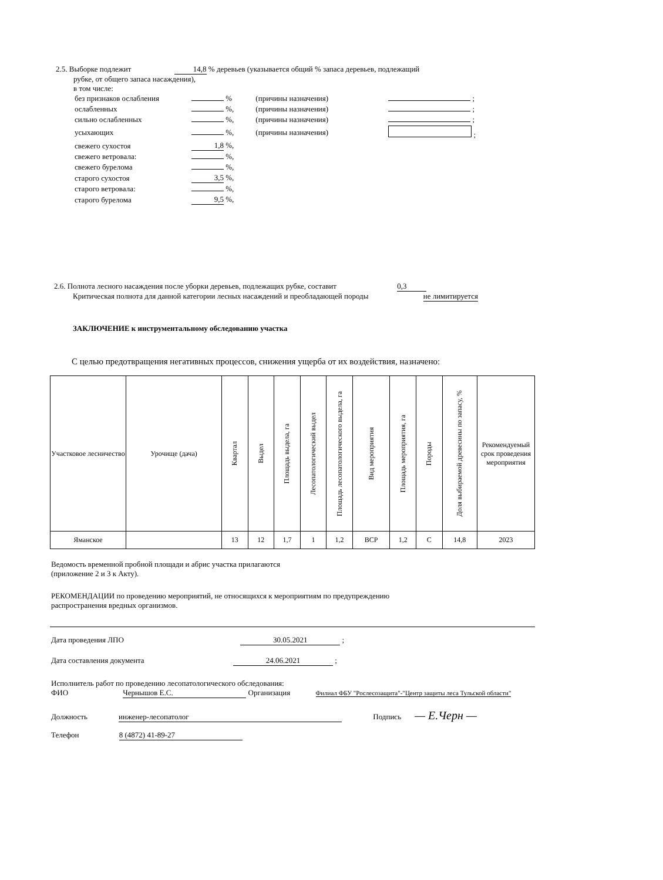2.5. Выборке подлежит 14,8 % деревьев (указывается общий % запаса деревьев, подлежащий
рубке, от общего запаса насаждения),
в том числе:
| без признаков ослабления | % | (причины назначения) | ; |
| ослабленных | %, | (причины назначения) | ; |
| сильно ослабленных | %, | (причины назначения) | ; |
| усыхающих | %, | (причины назначения) | ; |
| свежего сухостоя | 1,8 %, | | |
| свежего ветровала: | %, | | |
| свежего бурелома | %, | | |
| старого сухостоя | 3,5 %, | | |
| старого ветровала: | %, | | |
| старого бурелома | 9,5 %, | | |
2.6. Полнота лесного насаждения после уборки деревьев, подлежащих рубке, составит 0,3
Критическая полнота для данной категории лесных насаждений и преобладающей породы не лимитируется
ЗАКЛЮЧЕНИЕ к инструментальному обследованию участка
С целью предотвращения негативных процессов, снижения ущерба от их воздействия, назначено:
| Участковое лесничество | Урочище (дача) | Квартал | Выдел | Площадь выдела, га | Лесопатологический выдел | Площадь лесопатологического выдела, га | Вид мероприятия | Площадь мероприятия, га | Породы | Доля выбираемой древесины по запасу, % | Рекомендуемый срок проведения мероприятия |
| --- | --- | --- | --- | --- | --- | --- | --- | --- | --- | --- | --- |
| Яманское | | 13 | 12 | 1,7 | 1 | 1,2 | ВСР | 1,2 | С | 14,8 | 2023 |
Ведомость временной пробной площади и абрис участка прилагаются
(приложение 2 и 3 к Акту).
РЕКОМЕНДАЦИИ по проведению мероприятий, не относящихся к мероприятиям по предупреждению
распространения вредных организмов.
Дата проведения ЛПО 30.05.2021 ;
Дата составления документа 24.06.2021 ;
Исполнитель работ по проведению лесопатологического обследования:
ФИО Чернышов Е.С. Организация Филиал ФБУ "Рослесозащита"-"Центр защиты леса Тульской области"
Должность инженер-лесопатолог Подпись — Е.Черн —
Телефон 8 (4872) 41-89-27